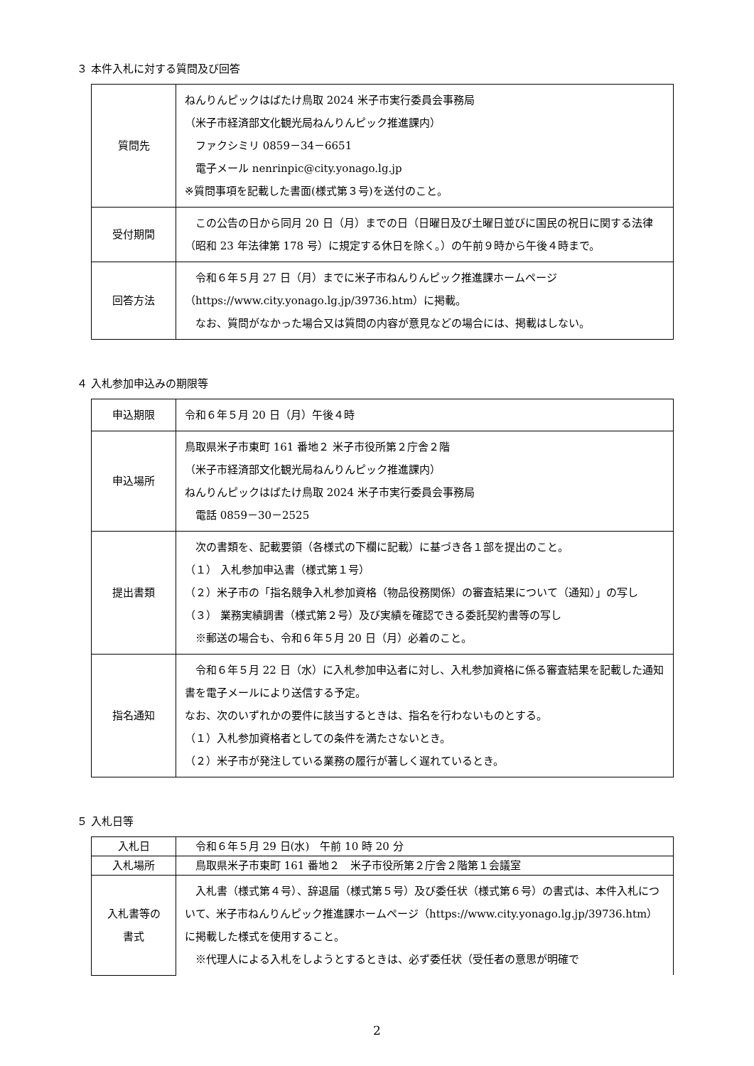３ 本件入札に対する質問及び回答
| 質問先 | ねんりんピックはばたけ鳥取 2024 米子市実行委員会事務局 （米子市経済部文化観光局ねんりんピック推進課内） ファクシミリ 0859－34－6651 電子メール nenrinpic@city.yonago.lg.jp ※質問事項を記載した書面(様式第３号)を送付のこと。 |
| 受付期間 | この公告の日から同月 20 日（月）までの日（日曜日及び土曜日並びに国民の祝日に関する法律（昭和 23 年法律第 178 号）に規定する休日を除く。）の午前９時から午後４時まで。 |
| 回答方法 | 令和６年５月 27 日（月）までに米子市ねんりんピック推進課ホームページ（https://www.city.yonago.lg.jp/39736.htm）に掲載。 なお、質問がなかった場合又は質問の内容が意見などの場合には、掲載はしない。 |
４ 入札参加申込みの期限等
| 申込期限 | 令和６年５月 20 日（月）午後４時 |
| 申込場所 | 鳥取県米子市東町 161 番地２ 米子市役所第２庁舎２階 （米子市経済部文化観光局ねんりんピック推進課内） ねんりんピックはばたけ鳥取 2024 米子市実行委員会事務局 電話 0859－30－2525 |
| 提出書類 | 次の書類を、記載要領（各様式の下欄に記載）に基づき各１部を提出のこと。 （１） 入札参加申込書（様式第１号） （２）米子市の「指名競争入札参加資格（物品役務関係）の審査結果について（通知）」の写し （３） 業務実績調書（様式第２号）及び実績を確認できる委託契約書等の写し ※郵送の場合も、令和６年５月 20 日（月）必着のこと。 |
| 指名通知 | 令和６年５月 22 日（水）に入札参加申込者に対し、入札参加資格に係る審査結果を記載した通知書を電子メールにより送信する予定。 なお、次のいずれかの要件に該当するときは、指名を行わないものとする。 （１）入札参加資格者としての条件を満たさないとき。 （２）米子市が発注している業務の履行が著しく遅れているとき。 |
５ 入札日等
| 入札日 | 令和６年５月 29 日(水) 午前 10 時 20 分 |
| 入札場所 | 鳥取県米子市東町 161 番地２ 米子市役所第２庁舎２階第１会議室 |
| 入札書等の 書式 | 入札書（様式第４号）、辞退届（様式第５号）及び委任状（様式第６号）の書式は、本件入札について、米子市ねんりんピック推進課ホームページ（https://www.city.yonago.lg.jp/39736.htm）に掲載した様式を使用すること。 ※代理人による入札をしようとするときは、必ず委任状（受任者の意思が明確で |
2